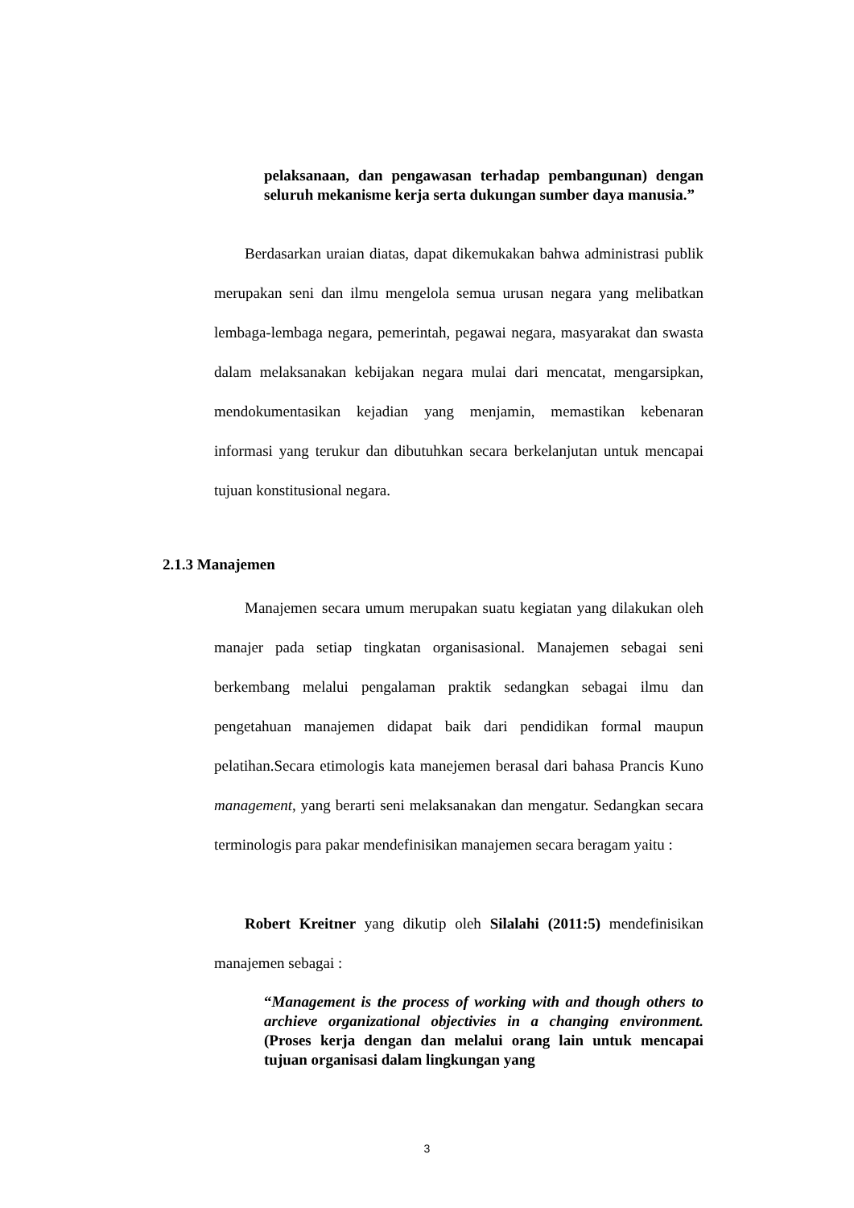pelaksanaan, dan pengawasan terhadap pembangunan) dengan seluruh mekanisme kerja serta dukungan sumber daya manusia.”
Berdasarkan uraian diatas, dapat dikemukakan bahwa administrasi publik merupakan seni dan ilmu mengelola semua urusan negara yang melibatkan lembaga-lembaga negara, pemerintah, pegawai negara, masyarakat dan swasta dalam melaksanakan kebijakan negara mulai dari mencatat, mengarsipkan, mendokumentasikan kejadian yang menjamin, memastikan kebenaran informasi yang terukur dan dibutuhkan secara berkelanjutan untuk mencapai tujuan konstitusional negara.
2.1.3 Manajemen
Manajemen secara umum merupakan suatu kegiatan yang dilakukan oleh manajer pada setiap tingkatan organisasional. Manajemen sebagai seni berkembang melalui pengalaman praktik sedangkan sebagai ilmu dan pengetahuan manajemen didapat baik dari pendidikan formal maupun pelatihan.Secara etimologis kata manejemen berasal dari bahasa Prancis Kuno management, yang berarti seni melaksanakan dan mengatur. Sedangkan secara terminologis para pakar mendefinisikan manajemen secara beragam yaitu :
Robert Kreitner yang dikutip oleh Silalahi (2011:5) mendefinisikan manajemen sebagai :
“Management is the process of working with and though others to archieve organizational objectivies in a changing environment.(Proses kerja dengan dan melalui orang lain untuk mencapai tujuan organisasi dalam lingkungan yang
3